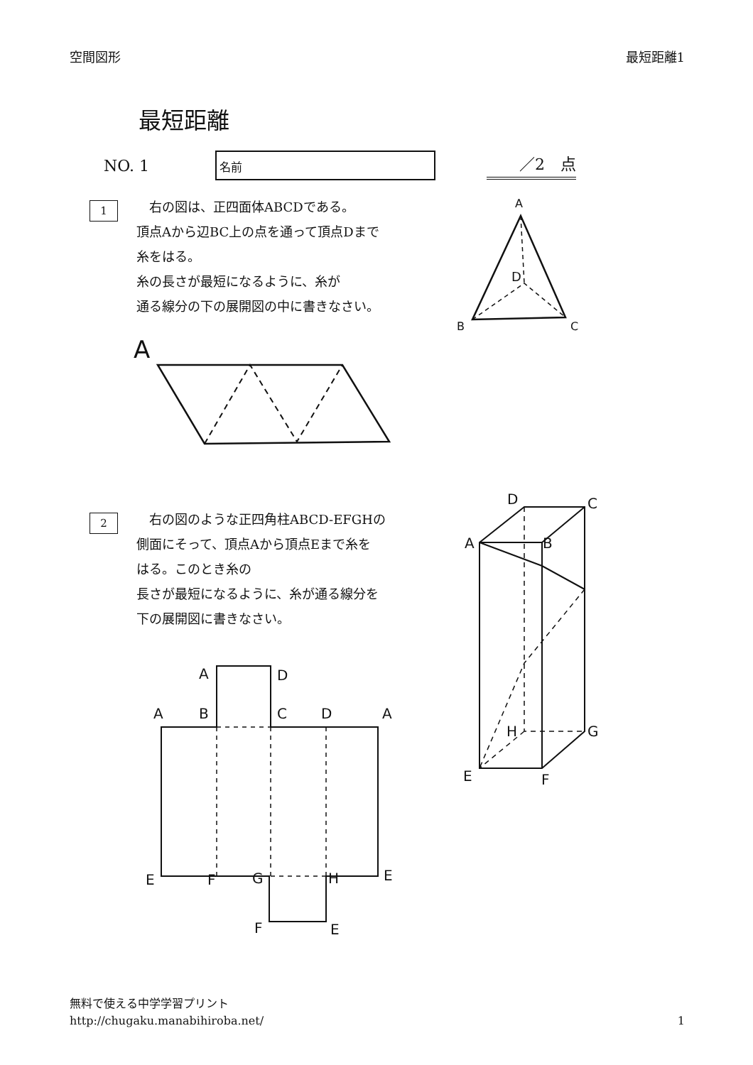空間図形 最短距離1
最短距離
NO. 1
名前
／2　点
1
　右の図は、正四面体ABCDである。
頂点Aから辺BC上の点を通って頂点Dまで
糸をはる。
糸の長さが最短になるように、糸が
通る線分の下の展開図の中に書きなさい。
A
D
B
C
A
2
　右の図のような正四角柱ABCD-EFGHの
側面にそって、頂点Aから頂点Eまで糸を
はる。このとき糸の
長さが最短になるように、糸が通る線分を
下の展開図に書きなさい。
D
C
A
B
H
G
E
F
A
D
A
B
C
D
A
E
F
G
H
E
F
E
無料で使える中学学習プリント
http://chugaku.manabihiroba.net/
1